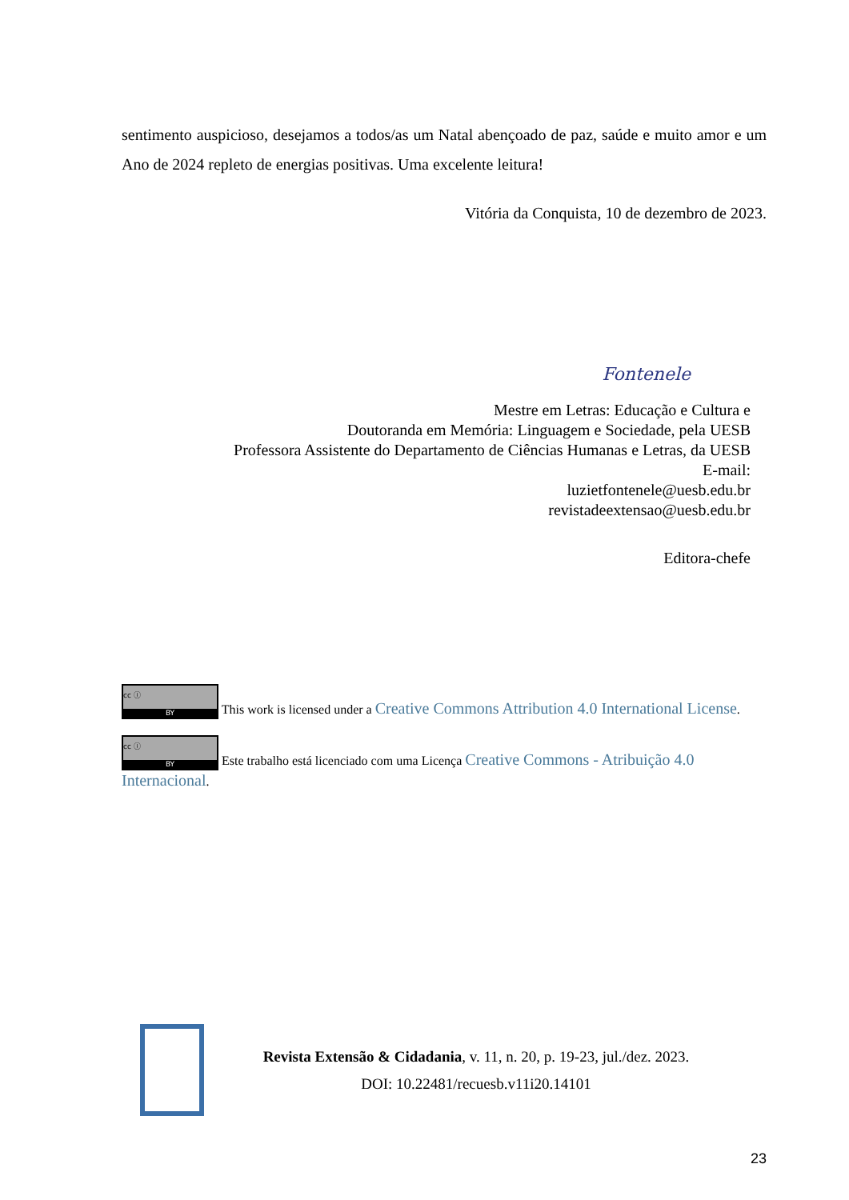sentimento auspicioso, desejamos a todos/as um Natal abençoado de paz, saúde e muito amor e um Ano de 2024 repleto de energias positivas. Uma excelente leitura!
Vitória da Conquista, 10 de dezembro de 2023.
Fontenele
Mestre em Letras: Educação e Cultura e
Doutoranda em Memória: Linguagem e Sociedade, pela UESB
Professora Assistente do Departamento de Ciências Humanas e Letras, da UESB
E-mail:
luzietfontenele@uesb.edu.br
revistadeextensao@uesb.edu.br
Editora-chefe
cc ⓘ BY This work is licensed under a Creative Commons Attribution 4.0 International License.
cc ⓘ BY Este trabalho está licenciado com uma Licença Creative Commons - Atribuição 4.0 Internacional.
Revista Extensão & Cidadania, v. 11, n. 20, p. 19-23, jul./dez. 2023.
DOI: 10.22481/recuesb.v11i20.14101
23